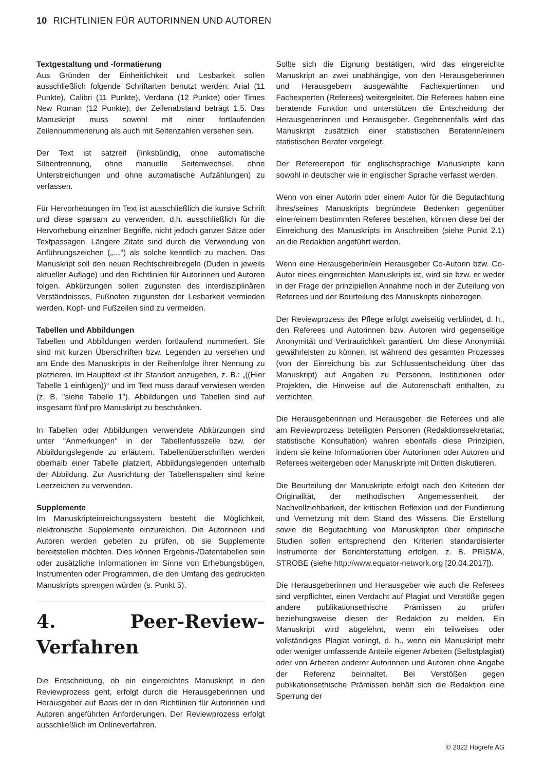10 RICHTLINIEN FÜR AUTORINNEN UND AUTOREN
Textgestaltung und -formatierung
Aus Gründen der Einheitlichkeit und Lesbarkeit sollen ausschließlich folgende Schriftarten benutzt werden: Arial (11 Punkte), Calibri (11 Punkte), Verdana (12 Punkte) oder Times New Roman (12 Punkte); der Zeilenabstand beträgt 1,5. Das Manuskript muss sowohl mit einer fortlaufenden Zeilennummerierung als auch mit Seitenzahlen versehen sein.
Der Text ist satzreif (linksbündig, ohne automatische Silbentrennung, ohne manuelle Seitenwechsel, ohne Unterstreichungen und ohne automatische Aufzählungen) zu verfassen.
Für Hervorhebungen im Text ist ausschließlich die kursive Schrift und diese sparsam zu verwenden, d.h. ausschließlich für die Hervorhebung einzelner Begriffe, nicht jedoch ganzer Sätze oder Textpassagen. Längere Zitate sind durch die Verwendung von Anführungszeichen („…“) als solche kenntlich zu machen. Das Manuskript soll den neuen Rechtschreibregeln (Duden in jeweils aktueller Auflage) und den Richtlinien für Autorinnen und Autoren folgen. Abkürzungen sollen zugunsten des interdisziplinären Verständnisses, Fußnoten zugunsten der Lesbarkeit vermieden werden. Kopf- und Fußzeilen sind zu vermeiden.
Tabellen und Abbildungen
Tabellen und Abbildungen werden fortlaufend nummeriert. Sie sind mit kurzen Überschriften bzw. Legenden zu versehen und am Ende des Manuskripts in der Reihenfolge ihrer Nennung zu platzieren. Im Haupttext ist ihr Standort anzugeben, z. B.: „((Hier Tabelle 1 einfügen))“ und im Text muss darauf verwiesen werden (z. B. "siehe Tabelle 1"). Abbildungen und Tabellen sind auf insgesamt fünf pro Manuskript zu beschränken.
In Tabellen oder Abbildungen verwendete Abkürzungen sind unter "Anmerkungen" in der Tabellenfusszeile bzw. der Abbildungslegende zu erläutern. Tabellenüberschriften werden oberhalb einer Tabelle platziert, Abbildungslegenden unterhalb der Abbildung. Zur Ausrichtung der Tabellenspalten sind keine Leerzeichen zu verwenden.
Supplemente
Im Manuskripteinreichungssystem besteht die Möglichkeit, elektronische Supplemente einzureichen. Die Autorinnen und Autoren werden gebeten zu prüfen, ob sie Supplemente bereitstellen möchten. Dies können Ergebnis-/Datentabellen sein oder zusätzliche Informationen im Sinne von Erhebungsbögen, Instrumenten oder Programmen, die den Umfang des gedruckten Manuskripts sprengen würden (s. Punkt 5).
4. Peer-Review-Verfahren
Die Entscheidung, ob ein eingereichtes Manuskript in den Reviewprozess geht, erfolgt durch die Herausgeberinnen und Herausgeber auf Basis der in den Richtlinien für Autorinnen und Autoren angeführten Anforderungen. Der Reviewprozess erfolgt ausschließlich im Onlineverfahren.
Sollte sich die Eignung bestätigen, wird das eingereichte Manuskript an zwei unabhängige, von den Herausgeberinnen und Herausgebern ausgewählte Fachexpertinnen und Fachexperten (Referees) weitergeleitet. Die Referees haben eine beratende Funktion und unterstützen die Entscheidung der Herausgeberinnen und Herausgeber. Gegebenenfalls wird das Manuskript zusätzlich einer statistischen Beraterin/einem statistischen Berater vorgelegt.
Der Refereereport für englischsprachige Manuskripte kann sowohl in deutscher wie in englischer Sprache verfasst werden.
Wenn von einer Autorin oder einem Autor für die Begutachtung ihres/seines Manuskripts begründete Bedenken gegenüber einer/einem bestimmten Referee bestehen, können diese bei der Einreichung des Manuskripts im Anschreiben (siehe Punkt 2.1) an die Redaktion angeführt werden.
Wenn eine Herausgeberin/ein Herausgeber Co-Autorin bzw. Co-Autor eines eingereichten Manuskripts ist, wird sie bzw. er weder in der Frage der prinzipiellen Annahme noch in der Zuteilung von Referees und der Beurteilung des Manuskripts einbezogen.
Der Reviewprozess der Pflege erfolgt zweiseitig verblindet, d. h., den Referees und Autorinnen bzw. Autoren wird gegenseitige Anonymität und Vertraulichkeit garantiert. Um diese Anonymität gewährleisten zu können, ist während des gesamten Prozesses (von der Einreichung bis zur Schlussentscheidung über das Manuskript) auf Angaben zu Personen, Institutionen oder Projekten, die Hinweise auf die Autorenschaft enthalten, zu verzichten.
Die Herausgeberinnen und Herausgeber, die Referees und alle am Reviewprozess beteiligten Personen (Redaktionssekretariat, statistische Konsultation) wahren ebenfalls diese Prinzipien, indem sie keine Informationen über Autorinnen oder Autoren und Referees weitergeben oder Manuskripte mit Dritten diskutieren.
Die Beurteilung der Manuskripte erfolgt nach den Kriterien der Originalität, der methodischen Angemessenheit, der Nachvollziehbarkeit, der kritischen Reflexion und der Fundierung und Vernetzung mit dem Stand des Wissens. Die Erstellung sowie die Begutachtung von Manuskripten über empirische Studien sollen entsprechend den Kriterien standardisierter Instrumente der Berichterstattung erfolgen, z. B. PRISMA, STROBE (siehe http://www.equator-network.org [20.04.2017]).
Die Herausgeberinnen und Herausgeber wie auch die Referees sind verpflichtet, einen Verdacht auf Plagiat und Verstöße gegen andere publikationsethische Prämissen zu prüfen beziehungsweise diesen der Redaktion zu melden. Ein Manuskript wird abgelehnt, wenn ein teilweises oder vollständiges Plagiat vorliegt, d. h., wenn ein Manuskript mehr oder weniger umfassende Anteile eigener Arbeiten (Selbstplagiat) oder von Arbeiten anderer Autorinnen und Autoren ohne Angabe der Referenz beinhaltet. Bei Verstößen gegen publikationsethische Prämissen behält sich die Redaktion eine Sperrung der
© 2022 Hogrefe AG